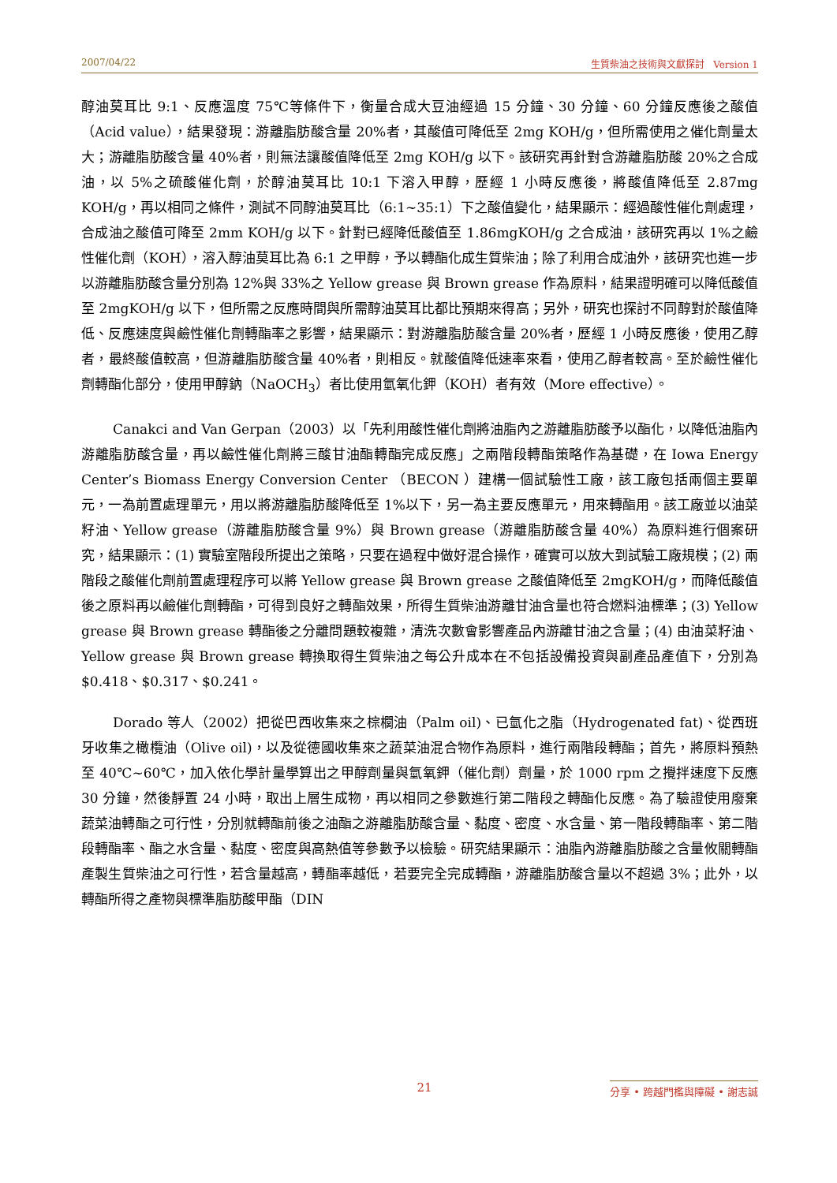2007/04/22 生質柴油之技術與文獻探討 Version 1
醇油莫耳比 9:1、反應溫度 75℃等條件下，衡量合成大豆油經過 15 分鐘、30 分鐘、60 分鐘反應後之酸值（Acid value），結果發現：游離脂肪酸含量 20%者，其酸值可降低至 2mg KOH/g，但所需使用之催化劑量太大；游離脂肪酸含量 40%者，則無法讓酸值降低至 2mg KOH/g 以下。該研究再針對含游離脂肪酸 20%之合成油，以 5%之硫酸催化劑，於醇油莫耳比 10:1 下溶入甲醇，歷經 1 小時反應後，將酸值降低至 2.87mg KOH/g，再以相同之條件，測試不同醇油莫耳比（6:1~35:1）下之酸值變化，結果顯示：經過酸性催化劑處理，合成油之酸值可降至 2mm KOH/g 以下。針對已經降低酸值至 1.86mgKOH/g 之合成油，該研究再以 1%之鹼性催化劑（KOH），溶入醇油莫耳比為 6:1 之甲醇，予以轉酯化成生質柴油；除了利用合成油外，該研究也進一步以游離脂肪酸含量分別為 12%與 33%之 Yellow grease 與 Brown grease 作為原料，結果證明確可以降低酸值至 2mgKOH/g 以下，但所需之反應時間與所需醇油莫耳比都比預期來得高；另外，研究也探討不同醇對於酸值降低、反應速度與鹼性催化劑轉酯率之影響，結果顯示：對游離脂肪酸含量 20%者，歷經 1 小時反應後，使用乙醇者，最終酸值較高，但游離脂肪酸含量 40%者，則相反。就酸值降低速率來看，使用乙醇者較高。至於鹼性催化劑轉酯化部分，使用甲醇鈉（NaOCH<sub>3</sub>）者比使用氫氧化鉀（KOH）者有效（More effective）。
Canakci and Van Gerpan（2003）以「先利用酸性催化劑將油脂內之游離脂肪酸予以酯化，以降低油脂內游離脂肪酸含量，再以鹼性催化劑將三酸甘油酯轉酯完成反應」之兩階段轉酯策略作為基礎，在 Iowa Energy Center’s Biomass Energy Conversion Center （BECON ）建構一個試驗性工廠，該工廠包括兩個主要單元，一為前置處理單元，用以將游離脂肪酸降低至 1%以下，另一為主要反應單元，用來轉酯用。該工廠並以油菜籽油、Yellow grease（游離脂肪酸含量 9%）與 Brown grease（游離脂肪酸含量 40%）為原料進行個案研究，結果顯示：(1) 實驗室階段所提出之策略，只要在過程中做好混合操作，確實可以放大到試驗工廠規模；(2) 兩階段之酸催化劑前置處理程序可以將 Yellow grease 與 Brown grease 之酸值降低至 2mgKOH/g，而降低酸值後之原料再以鹼催化劑轉酯，可得到良好之轉酯效果，所得生質柴油游離甘油含量也符合燃料油標準；(3) Yellow grease 與 Brown grease 轉酯後之分離問題較複雜，清洗次數會影響產品內游離甘油之含量；(4) 由油菜籽油、Yellow grease 與 Brown grease 轉換取得生質柴油之每公升成本在不包括設備投資與副產品產值下，分別為 $0.418、$0.317、$0.241。
Dorado 等人（2002）把從巴西收集來之棕櫚油（Palm oil)、已氫化之脂（Hydrogenated fat)、從西班牙收集之橄欖油（Olive oil)，以及從德國收集來之蔬菜油混合物作為原料，進行兩階段轉酯；首先，將原料預熱至 40℃~60℃，加入依化學計量學算出之甲醇劑量與氫氧鉀（催化劑）劑量，於 1000 rpm 之攪拌速度下反應 30 分鐘，然後靜置 24 小時，取出上層生成物，再以相同之參數進行第二階段之轉酯化反應。為了驗證使用廢棄蔬菜油轉酯之可行性，分別就轉酯前後之油酯之游離脂肪酸含量、黏度、密度、水含量、第一階段轉酯率、第二階段轉酯率、酯之水含量、黏度、密度與高熱值等參數予以檢驗。研究結果顯示：油脂內游離脂肪酸之含量攸關轉酯產製生質柴油之可行性，若含量越高，轉酯率越低，若要完全完成轉酯，游離脂肪酸含量以不超過 3%；此外，以轉酯所得之產物與標準脂肪酸甲酯（DIN
21 分享 • 跨越門檻與障礙 • 謝志誠